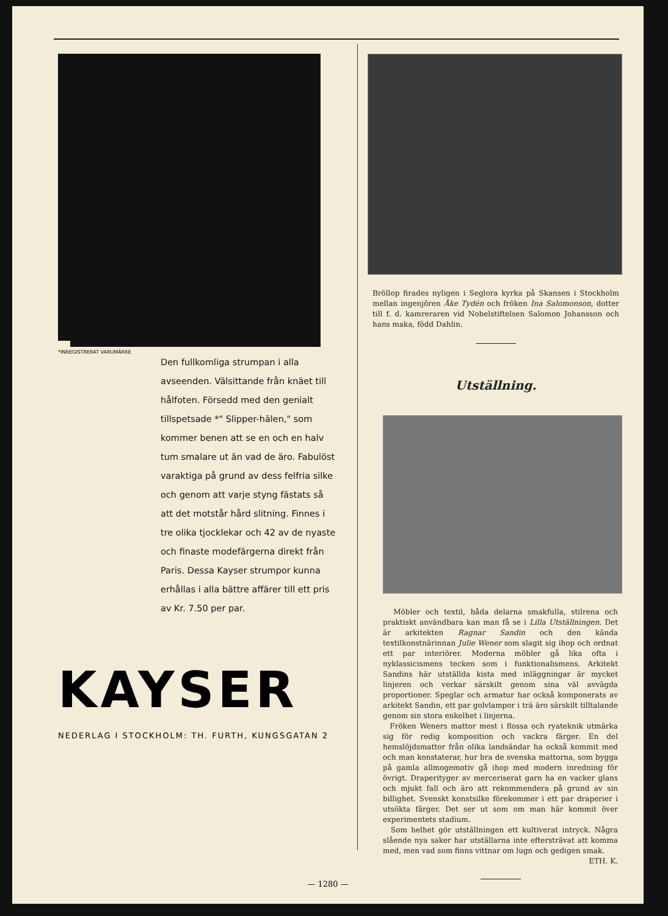*INREGISTRERAT VARUMÄRKE
Den fullkomliga strumpan i alla avseenden. Välsittande från knäet till hålfoten. Försedd med den genialt tillspetsade *" Slipper-hälen," som kommer benen att se en och en halv tum smalare ut än vad de äro. Fabulöst varaktiga på grund av dess felfria silke och genom att varje styng fästats så att det motstår hård slitning. Finnes i tre olika tjocklekar och 42 av de nyaste och finaste modefärgerna direkt från Paris. Dessa Kayser strumpor kunna erhållas i alla bättre affärer till ett pris av Kr. 7.50 per par.
KAYSER
NEDERLAG I STOCKHOLM: TH. FURTH, KUNGSGATAN 2
Bröllop firades nyligen i Seglora kyrka på Skansen i Stockholm mellan ingenjören Åke Tydén och fröken Ina Salomonson, dotter till f. d. kamreraren vid Nobelstiftelsen Salomon Johansson och hans maka, född Dahlin.
Utställning.
Möbler och textil, båda delarna smakfulla, stilrena och praktiskt användbara kan man få se i Lilla Utställningen. Det är arkitekten Ragnar Sandin och den kända textilkonstnärinnan Julie Wener som slagit sig ihop och ordnat ett par interiörer. Moderna möbler gå lika ofta i nyklassicismens tecken som i funktionalismens. Arkitekt Sandins här utställda kista med inläggningar är mycket linjeren och verkar särskilt genom sina väl avvägda proportioner. Speglar och armatur har också komponerats av arkitekt Sandin, ett par golvlampor i trä äro särskilt tilltalande genom sin stora enkelhet i linjerna.
Fröken Weners mattor mest i flossa och ryateknik utmärka sig för redig komposition och vackra färger. En del hemslöjdsmattor från olika landsändar ha också kommit med och man konstaterar, hur bra de svenska mattorna, som bygga på gamla allmogemotiv gå ihop med modern inredning för övrigt. Draperityger av merceriserat garn ha en vacker glans och mjukt fall och äro att rekommendera på grund av sin billighet. Svenskt konstsilke förekommer i ett par draperier i utsökta färger. Det ser ut som om man här kommit över experimentets stadium.
Som helhet gör utställningen ett kultiverat intryck. Några slående nya saker har utställarna inte eftersträvat att komma med, men vad som finns vittnar om lugn och gedigen smak.
ETH. K.
— 1280 —